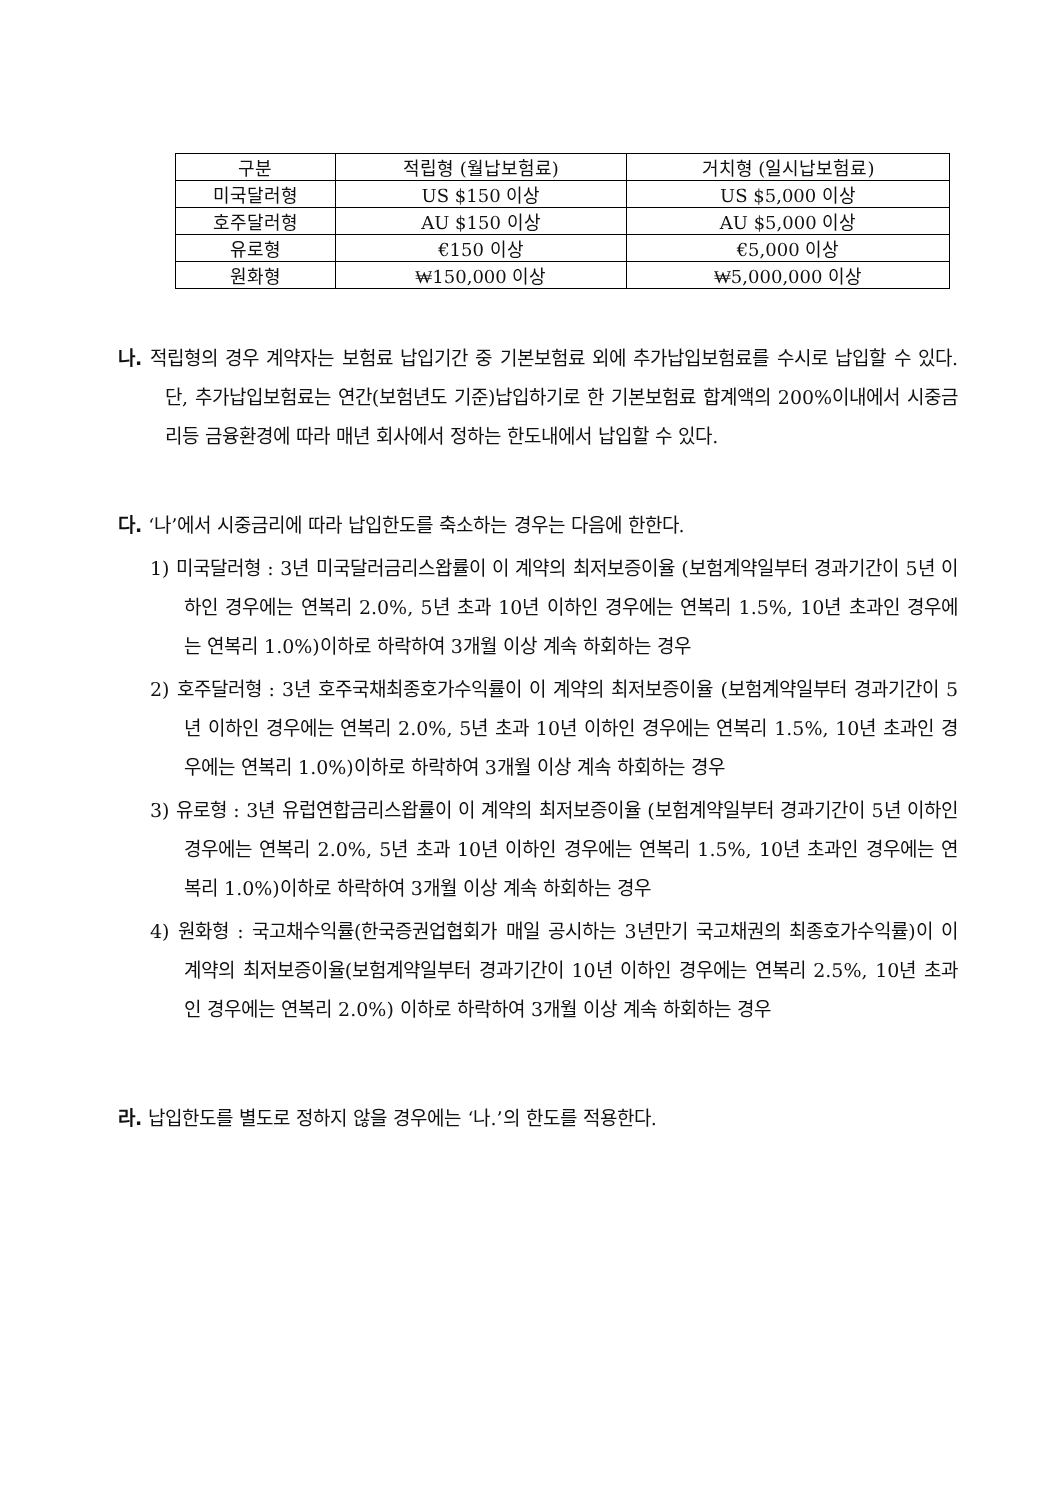| 구분 | 적립형 (월납보험료) | 거치형 (일시납보험료) |
| --- | --- | --- |
| 미국달러형 | US $150 이상 | US $5,000 이상 |
| 호주달러형 | AU $150 이상 | AU $5,000 이상 |
| 유로형 | €150 이상 | €5,000 이상 |
| 원화형 | ₩150,000 이상 | ₩5,000,000 이상 |
나. 적립형의 경우 계약자는 보험료 납입기간 중 기본보험료 외에 추가납입보험료를 수시로 납입할 수 있다. 단, 추가납입보험료는 연간(보험년도 기준)납입하기로 한 기본보험료 합계액의 200%이내에서 시중금리등 금융환경에 따라 매년 회사에서 정하는 한도내에서 납입할 수 있다.
다. ‘나’에서 시중금리에 따라 납입한도를 축소하는 경우는 다음에 한한다.
1) 미국달러형 : 3년 미국달러금리스왑률이 이 계약의 최저보증이율 (보험계약일부터 경과기간이 5년 이하인 경우에는 연복리 2.0%, 5년 초과 10년 이하인 경우에는 연복리 1.5%, 10년 초과인 경우에는 연복리 1.0%)이하로 하락하여 3개월 이상 계속 하회하는 경우
2) 호주달러형 : 3년 호주국채최종호가수익률이 이 계약의 최저보증이율 (보험계약일부터 경과기간이 5년 이하인 경우에는 연복리 2.0%, 5년 초과 10년 이하인 경우에는 연복리 1.5%, 10년 초과인 경우에는 연복리 1.0%)이하로 하락하여 3개월 이상 계속 하회하는 경우
3) 유로형 : 3년 유럽연합금리스왑률이 이 계약의 최저보증이율 (보험계약일부터 경과기간이 5년 이하인 경우에는 연복리 2.0%, 5년 초과 10년 이하인 경우에는 연복리 1.5%, 10년 초과인 경우에는 연복리 1.0%)이하로 하락하여 3개월 이상 계속 하회하는 경우
4) 원화형 : 국고채수익률(한국증권업협회가 매일 공시하는 3년만기 국고채권의 최종호가수익률)이 이 계약의 최저보증이율(보험계약일부터 경과기간이 10년 이하인 경우에는 연복리 2.5%, 10년 초과인 경우에는 연복리 2.0%) 이하로 하락하여 3개월 이상 계속 하회하는 경우
라. 납입한도를 별도로 정하지 않을 경우에는 ‘나.’의 한도를 적용한다.